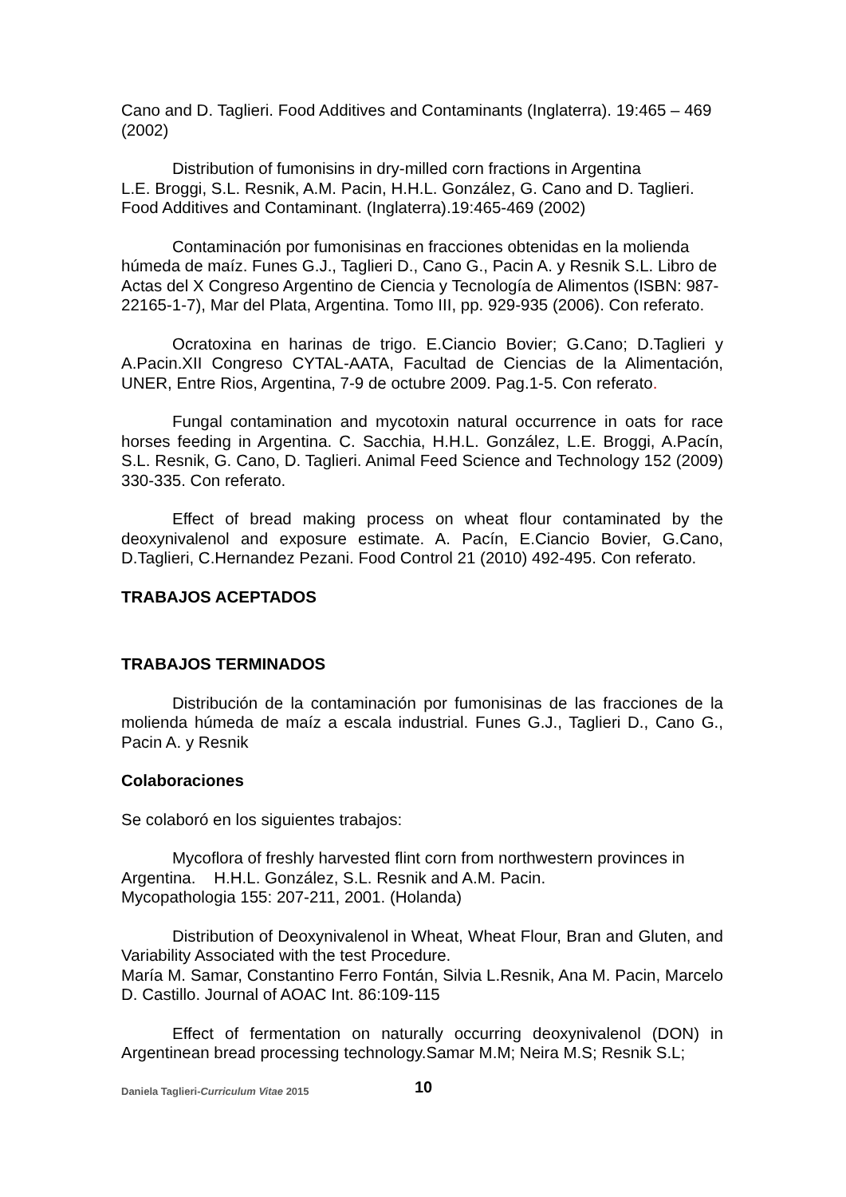Cano and D. Taglieri. Food Additives and Contaminants (Inglaterra). 19:465 – 469 (2002)
Distribution of fumonisins in dry-milled corn fractions in Argentina
L.E. Broggi, S.L. Resnik, A.M. Pacin, H.H.L. González, G. Cano and D. Taglieri. Food Additives and Contaminant. (Inglaterra).19:465-469 (2002)
Contaminación por fumonisinas en fracciones obtenidas en la molienda húmeda de maíz. Funes G.J., Taglieri D., Cano G., Pacin A. y Resnik S.L. Libro de Actas del X Congreso Argentino de Ciencia y Tecnología de Alimentos (ISBN: 987-22165-1-7), Mar del Plata, Argentina. Tomo III, pp. 929-935 (2006). Con referato.
Ocratoxina en harinas de trigo. E.Ciancio Bovier; G.Cano; D.Taglieri y A.Pacin.XII Congreso CYTAL-AATA, Facultad de Ciencias de la Alimentación, UNER, Entre Rios, Argentina, 7-9 de octubre 2009. Pag.1-5. Con referato.
Fungal contamination and mycotoxin natural occurrence in oats for race horses feeding in Argentina. C. Sacchia, H.H.L. González, L.E. Broggi, A.Pacín, S.L. Resnik, G. Cano, D. Taglieri. Animal Feed Science and Technology 152 (2009) 330-335. Con referato.
Effect of bread making process on wheat flour contaminated by the deoxynivalenol and exposure estimate. A. Pacín, E.Ciancio Bovier, G.Cano, D.Taglieri, C.Hernandez Pezani. Food Control 21 (2010) 492-495. Con referato.
TRABAJOS ACEPTADOS
TRABAJOS TERMINADOS
Distribución de la contaminación por fumonisinas de las fracciones de la molienda húmeda de maíz a escala industrial. Funes G.J., Taglieri D., Cano G., Pacin A. y Resnik
Colaboraciones
Se colaboró en los siguientes trabajos:
Mycoflora of freshly harvested flint corn from northwestern provinces in Argentina. H.H.L. González, S.L. Resnik and A.M. Pacin.
Mycopathologia 155: 207-211, 2001. (Holanda)
Distribution of Deoxynivalenol in Wheat, Wheat Flour, Bran and Gluten, and Variability Associated with the test Procedure.
María M. Samar, Constantino Ferro Fontán, Silvia L.Resnik, Ana M. Pacin, Marcelo D. Castillo. Journal of AOAC Int. 86:109-115
Effect of fermentation on naturally occurring deoxynivalenol (DON) in Argentinean bread processing technology.Samar M.M; Neira M.S; Resnik S.L;
Daniela Taglieri-Curriculum Vitae 2015 10